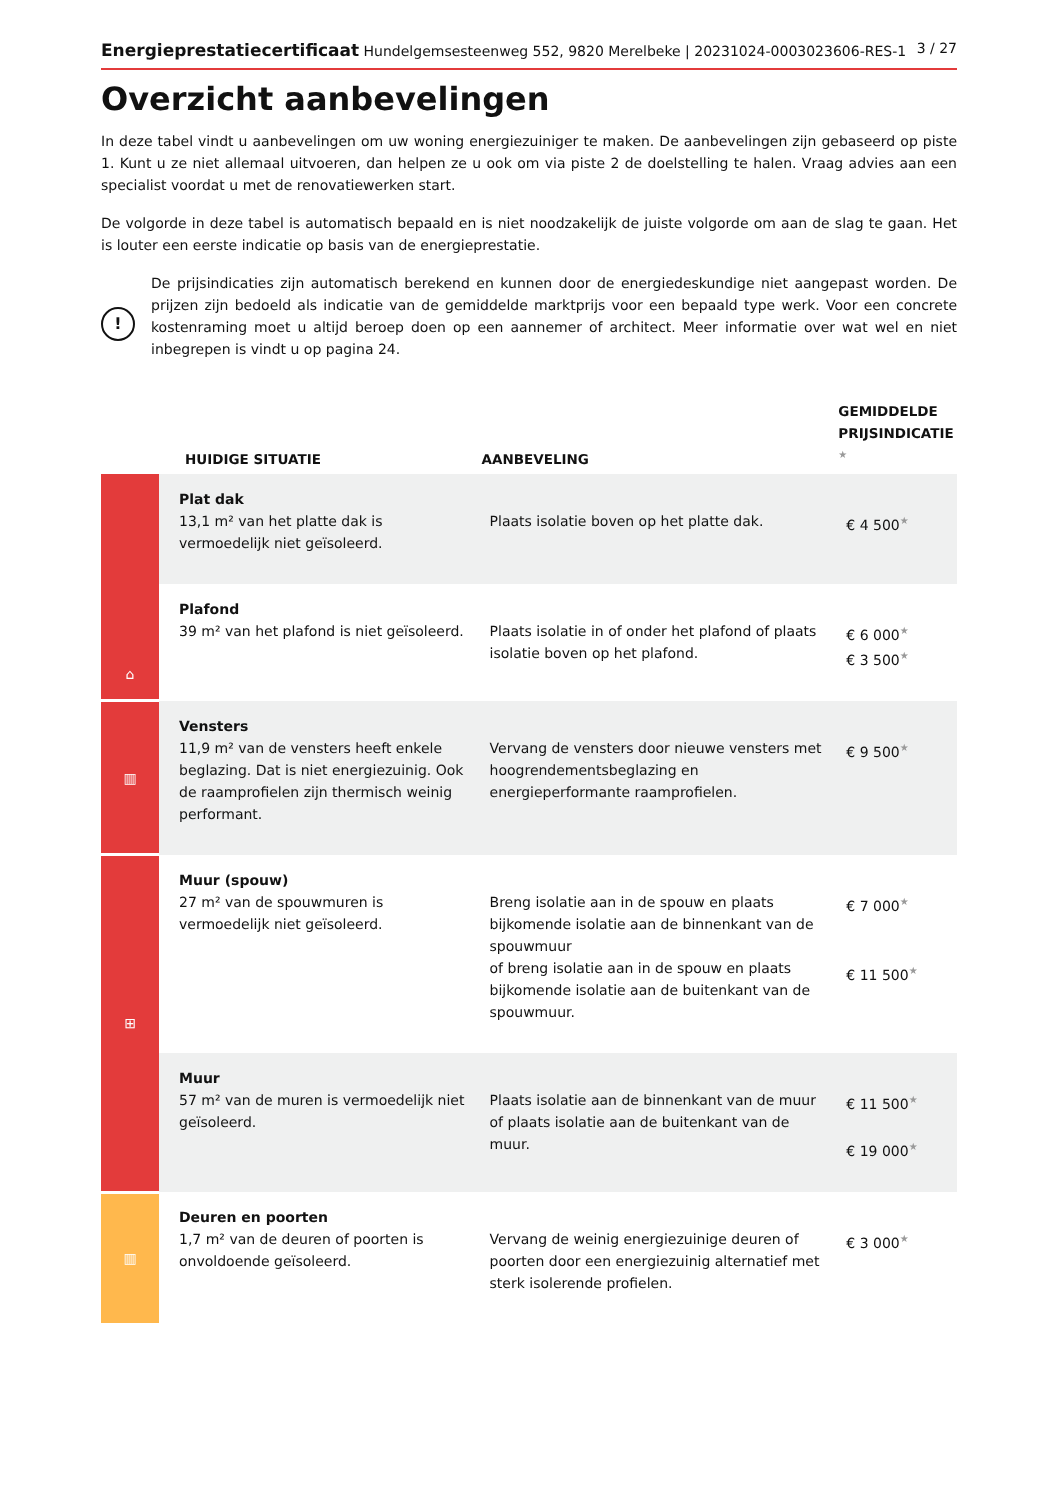Energieprestatiecertificaat Hundelgemsesteenweg 552, 9820 Merelbeke | 20231024-0003023606-RES-1 3 / 27
Overzicht aanbevelingen
In deze tabel vindt u aanbevelingen om uw woning energiezuiniger te maken. De aanbevelingen zijn gebaseerd op piste 1. Kunt u ze niet allemaal uitvoeren, dan helpen ze u ook om via piste 2 de doelstelling te halen. Vraag advies aan een specialist voordat u met de renovatiewerken start.
De volgorde in deze tabel is automatisch bepaald en is niet noodzakelijk de juiste volgorde om aan de slag te gaan. Het is louter een eerste indicatie op basis van de energieprestatie.
!
De prijsindicaties zijn automatisch berekend en kunnen door de energiedeskundige niet aangepast worden. De prijzen zijn bedoeld als indicatie van de gemiddelde marktprijs voor een bepaald type werk. Voor een concrete kostenraming moet u altijd beroep doen op een aannemer of architect. Meer informatie over wat wel en niet inbegrepen is vindt u op pagina 24.
| | HUIDIGE SITUATIE | AANBEVELING | GEMIDDELDE PRIJSINDICATIE <sup>★</sup> |
| --- | --- | --- | --- |
| ⌂ | Plat dak 13,1 m² van het platte dak is vermoedelijk niet geïsoleerd. | Plaats isolatie boven op het platte dak. | € 4 500<sup>★</sup> |
| | Plafond 39 m² van het plafond is niet geïsoleerd. | Plaats isolatie in of onder het plafond of plaats isolatie boven op het plafond. | € 6 000<sup>★</sup> € 3 500<sup>★</sup> |
| ▥ | Vensters 11,9 m² van de vensters heeft enkele beglazing. Dat is niet energiezuinig. Ook de raamprofielen zijn thermisch weinig performant. | Vervang de vensters door nieuwe vensters met hoogrendementsbeglazing en energieperformante raamprofielen. | € 9 500<sup>★</sup> |
| ⊞ | Muur (spouw) 27 m² van de spouwmuren is vermoedelijk niet geïsoleerd. | Breng isolatie aan in de spouw en plaats bijkomende isolatie aan de binnenkant van de spouwmuur of breng isolatie aan in de spouw en plaats bijkomende isolatie aan de buitenkant van de spouwmuur. | € 7 000<sup>★</sup> € 11 500<sup>★</sup> |
| | Muur 57 m² van de muren is vermoedelijk niet geïsoleerd. | Plaats isolatie aan de binnenkant van de muur of plaats isolatie aan de buitenkant van de muur. | € 11 500<sup>★</sup> € 19 000<sup>★</sup> |
| ▥ | Deuren en poorten 1,7 m² van de deuren of poorten is onvoldoende geïsoleerd. | Vervang de weinig energiezuinige deuren of poorten door een energiezuinig alternatief met sterk isolerende profielen. | € 3 000<sup>★</sup> |